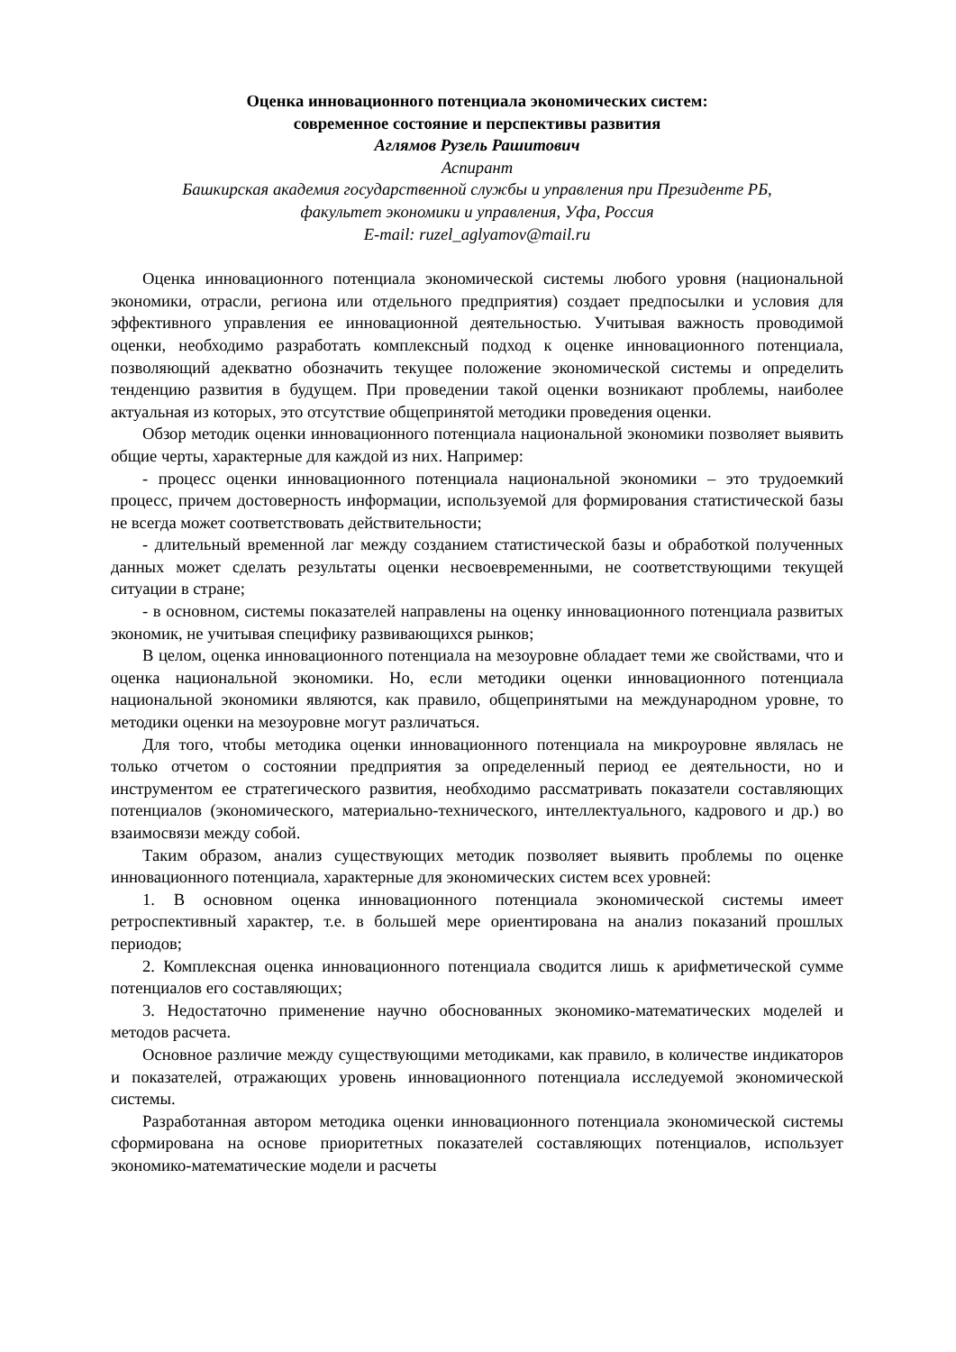Оценка инновационного потенциала экономических систем:
современное состояние и перспективы развития
Аглямов Рузель Рашитович
Аспирант
Башкирская академия государственной службы и управления при Президенте РБ,
факультет экономики и управления, Уфа, Россия
E-mail: ruzel_aglyamov@mail.ru
Оценка инновационного потенциала экономической системы любого уровня (национальной экономики, отрасли, региона или отдельного предприятия) создает предпосылки и условия для эффективного управления ее инновационной деятельностью. Учитывая важность проводимой оценки, необходимо разработать комплексный подход к оценке инновационного потенциала, позволяющий адекватно обозначить текущее положение экономической системы и определить тенденцию развития в будущем. При проведении такой оценки возникают проблемы, наиболее актуальная из которых, это отсутствие общепринятой методики проведения оценки.
Обзор методик оценки инновационного потенциала национальной экономики позволяет выявить общие черты, характерные для каждой из них. Например:
- процесс оценки инновационного потенциала национальной экономики – это трудоемкий процесс, причем достоверность информации, используемой для формирования статистической базы не всегда может соответствовать действительности;
- длительный временной лаг между созданием статистической базы и обработкой полученных данных может сделать результаты оценки несвоевременными, не соответствующими текущей ситуации в стране;
- в основном, системы показателей направлены на оценку инновационного потенциала развитых экономик, не учитывая специфику развивающихся рынков;
В целом, оценка инновационного потенциала на мезоуровне обладает теми же свойствами, что и оценка национальной экономики. Но, если методики оценки инновационного потенциала национальной экономики являются, как правило, общепринятыми на международном уровне, то методики оценки на мезоуровне могут различаться.
Для того, чтобы методика оценки инновационного потенциала на микроуровне являлась не только отчетом о состоянии предприятия за определенный период ее деятельности, но и инструментом ее стратегического развития, необходимо рассматривать показатели составляющих потенциалов (экономического, материально-технического, интеллектуального, кадрового и др.) во взаимосвязи между собой.
Таким образом, анализ существующих методик позволяет выявить проблемы по оценке инновационного потенциала, характерные для экономических систем всех уровней:
1. В основном оценка инновационного потенциала экономической системы имеет ретроспективный характер, т.е. в большей мере ориентирована на анализ показаний прошлых периодов;
2. Комплексная оценка инновационного потенциала сводится лишь к арифметической сумме потенциалов его составляющих;
3. Недостаточно применение научно обоснованных экономико-математических моделей и методов расчета.
Основное различие между существующими методиками, как правило, в количестве индикаторов и показателей, отражающих уровень инновационного потенциала исследуемой экономической системы.
Разработанная автором методика оценки инновационного потенциала экономической системы сформирована на основе приоритетных показателей составляющих потенциалов, использует экономико-математические модели и расчеты